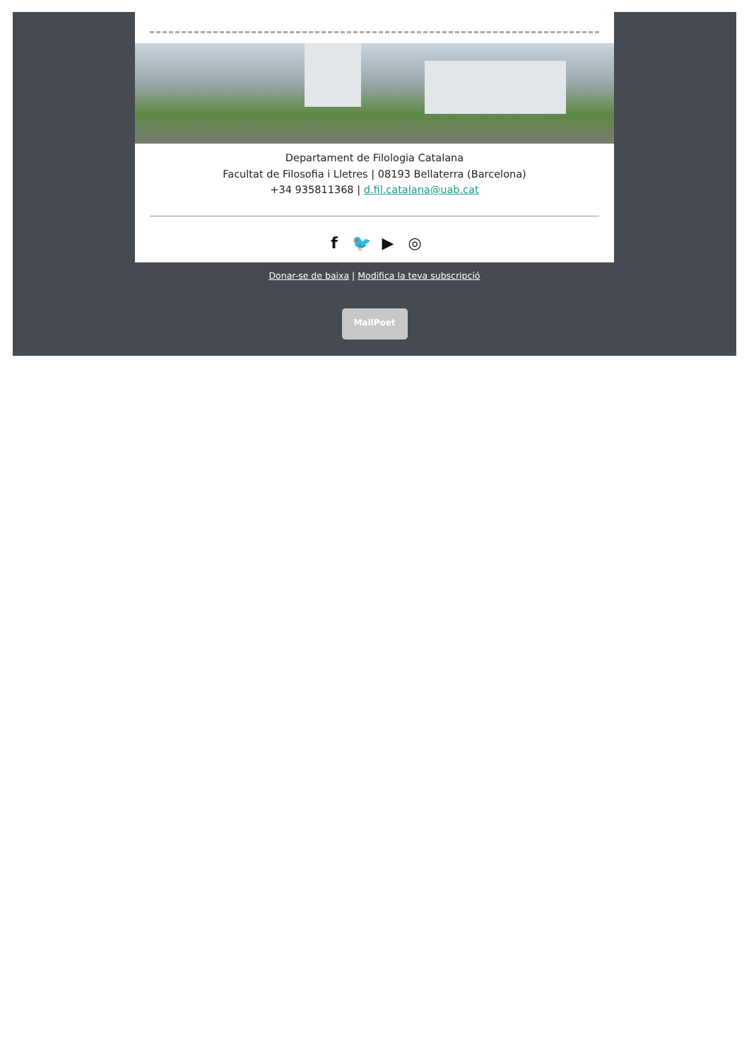Departament de Filologia Catalana
Facultat de Filosofia i Lletres | 08193 Bellaterra (Barcelona)
+34 935811368 | d.fil.catalana@uab.cat
f 🐦 ▶ ◎
Donar-se de baixa | Modifica la teva subscripció
MailPoet